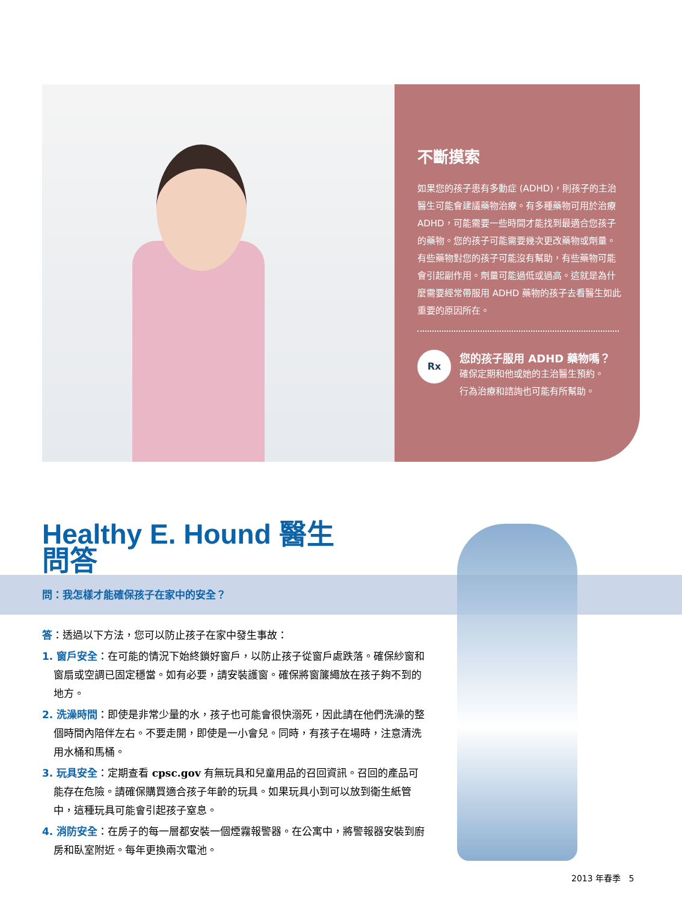不斷摸索
如果您的孩子患有多動症 (ADHD)，則孩子的主治醫生可能會建議藥物治療。有多種藥物可用於治療 ADHD，可能需要一些時間才能找到最適合您孩子的藥物。您的孩子可能需要幾次更改藥物或劑量。有些藥物對您的孩子可能沒有幫助，有些藥物可能會引起副作用。劑量可能過低或過高。這就是為什麼需要經常帶服用 ADHD 藥物的孩子去看醫生如此重要的原因所在。
Rx
您的孩子服用 ADHD 藥物嗎？
確保定期和他或她的主治醫生預約。
行為治療和諮詢也可能有所幫助。
Healthy E. Hound 醫生
問答
問：我怎樣才能確保孩子在家中的安全？
答：透過以下方法，您可以防止孩子在家中發生事故：
1. 窗戶安全：在可能的情況下始終鎖好窗戶，以防止孩子從窗戶處跌落。確保紗窗和窗扇或空調已固定穩當。如有必要，請安裝護窗。確保將窗簾繩放在孩子夠不到的地方。
2. 洗澡時間：即使是非常少量的水，孩子也可能會很快溺死，因此請在他們洗澡的整個時間內陪伴左右。不要走開，即使是一小會兒。同時，有孩子在場時，注意清洗用水桶和馬桶。
3. 玩具安全：定期查看 cpsc.gov 有無玩具和兒童用品的召回資訊。召回的產品可能存在危險。請確保購買適合孩子年齡的玩具。如果玩具小到可以放到衛生紙管中，這種玩具可能會引起孩子窒息。
4. 消防安全：在房子的每一層都安裝一個煙霧報警器。在公寓中，將警報器安裝到廚房和臥室附近。每年更換兩次電池。
2013 年春季 5